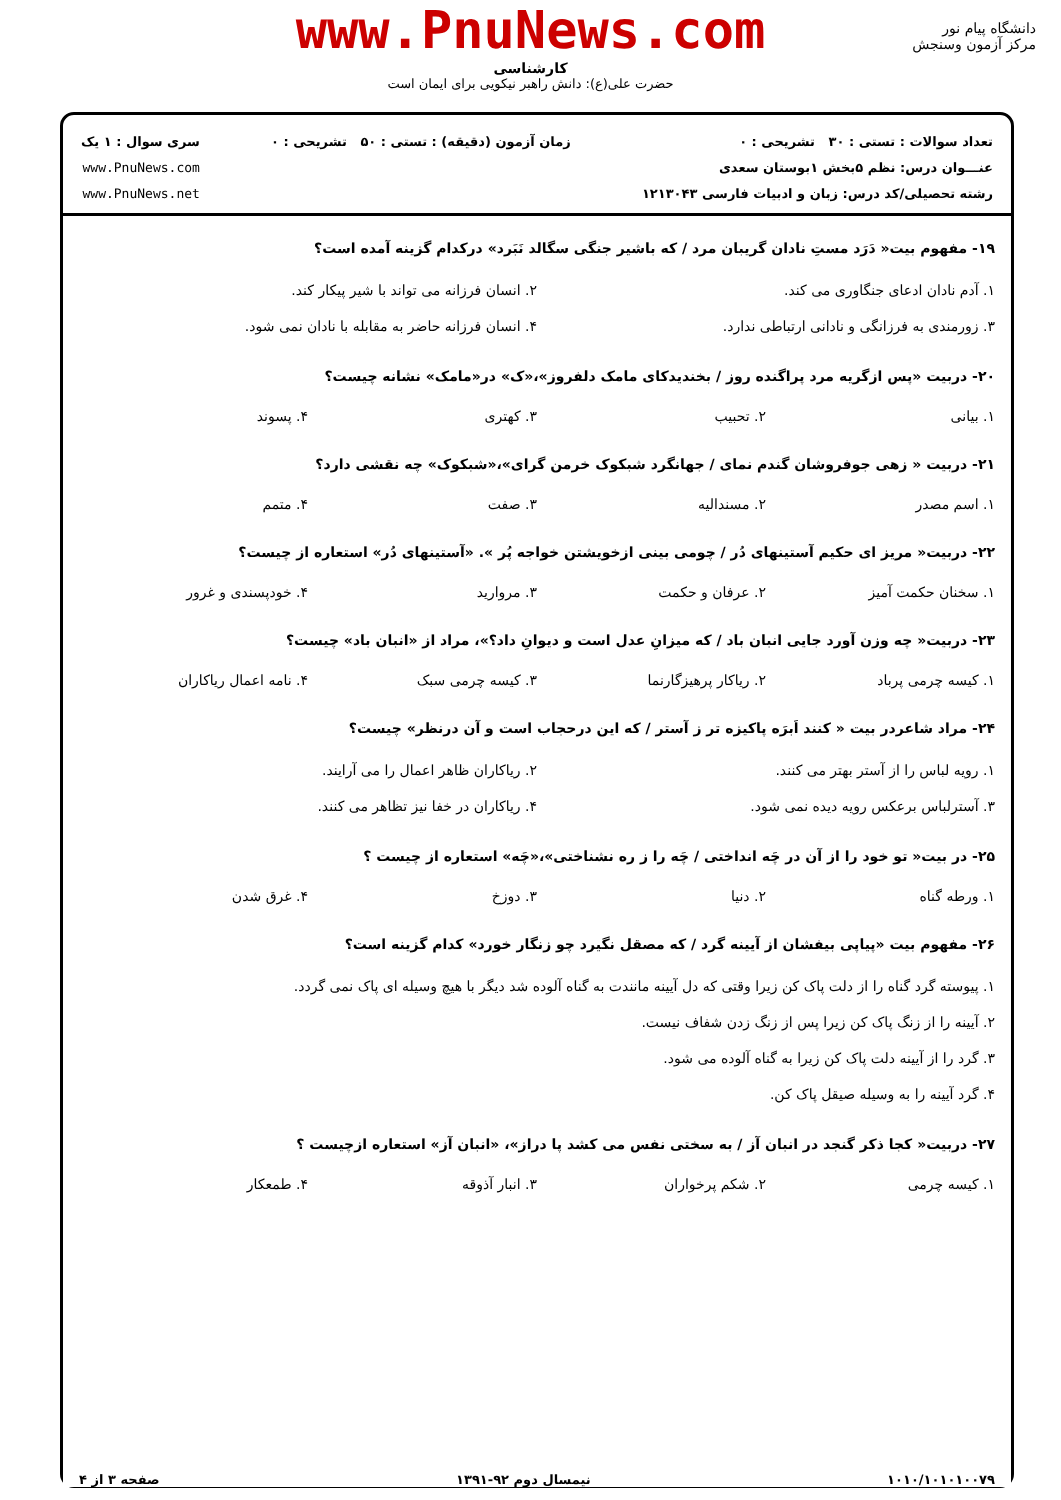www.PnuNews.com
کارشناسی
حضرت علی(ع): دانش راهبر نیکویی برای ایمان است
دانشگاه پیام نور
مرکز آزمون وسنجش
تعداد سوالات : تستی : ۳۰ تشریحی : ۰
عنـــوان درس: نظم ۵بخش ۱بوستان سعدی
رشته تحصیلی/کد درس: زبان و ادبیات فارسی ۱۲۱۳۰۴۳
زمان آزمون (دقیقه) : تستی : ۵۰ تشریحی : ۰
سری سوال : ۱ یک
www.PnuNews.com
www.PnuNews.net
۱۹- مفهوم بیت« دَرَد مستِ نادان گریبان مرد / که باشیر جنگی سگالد نَبَرد» درکدام گزینه آمده است؟
۱. آدم نادان ادعای جنگاوری می کند.
۲. انسان فرزانه می تواند با شیر پیکار کند.
۳. زورمندی به فرزانگی و نادانی ارتباطی ندارد.
۴. انسان فرزانه حاضر به مقابله با نادان نمی شود.
۲۰- دربیت «پس ازگریه مرد پراگنده روز / بخندیدکای مامک دلفروز»،«ک» در«مامک» نشانه چیست؟
۱. بیانی
۲. تحبیب
۳. کهتری
۴. پسوند
۲۱- دربیت « زهی جوفروشان گندم نمای / جهانگرد شبکوک خرمن گرای»،«شبکوک» چه نقشی دارد؟
۱. اسم مصدر
۲. مسندالیه
۳. صفت
۴. متمم
۲۲- دربیت« مریز ای حکیم آستینهای دُر / چومی بینی ازخویشتن خواجه پُر ». «آستینهای دُر» استعاره از چیست؟
۱. سخنان حکمت آمیز
۲. عرفان و حکمت
۳. مروارید
۴. خودپسندی و غرور
۲۳- دربیت« چه وزن آورد جایی انبان باد / که میزانِ عدل است و دیوانِ داد؟»، مراد از «انبان باد» چیست؟
۱. کیسه چرمی پرباد
۲. ریاکار پرهیزگارنما
۳. کیسه چرمی سبک
۴. نامه اعمال ریاکاران
۲۴- مراد شاعردر بیت « کنند اَبرَه پاکیزه تر ز آستر / که این درحجاب است و آن درنظر» چیست؟
۱. رویه لباس را از آستر بهتر می کنند.
۲. ریاکاران ظاهر اعمال را می آرایند.
۳. آسترلباس برعکس رویه دیده نمی شود.
۴. ریاکاران در خفا نیز تظاهر می کنند.
۲۵- در بیت« تو خود را از آن در چَه انداختی / چَه را ز ره نشناختی»،«چَه» استعاره از چیست ؟
۱. ورطه گناه
۲. دنیا
۳. دوزخ
۴. غرق شدن
۲۶- مفهوم بیت «پیاپی بیفشان از آیینه گرد / که مصقل نگیرد چو زنگار خورد» کدام گزینه است؟
۱. پیوسته گرد گناه را از دلت پاک کن زیرا وقتی که دل آیینه مانندت به گناه آلوده شد دیگر با هیچ وسیله ای پاک نمی گردد.
۲. آیینه را از زنگ پاک کن زیرا پس از زنگ زدن شفاف نیست.
۳. گرد را از آیینه دلت پاک کن زیرا به گناه آلوده می شود.
۴. گرد آیینه را به وسیله صیقل پاک کن.
۲۷- دربیت« کجا ذکر گنجد در انبان آز / به سختی نفس می کشد پا دراز»، «انبان آز» استعاره ازچیست ؟
۱. کیسه چرمی
۲. شکم پرخواران
۳. انبار آذوقه
۴. طمعکار
۱۰۱۰/۱۰۱۰۱۰۰۷۹ نیمسال دوم ۹۲-۱۳۹۱ صفحه ۳ از ۴